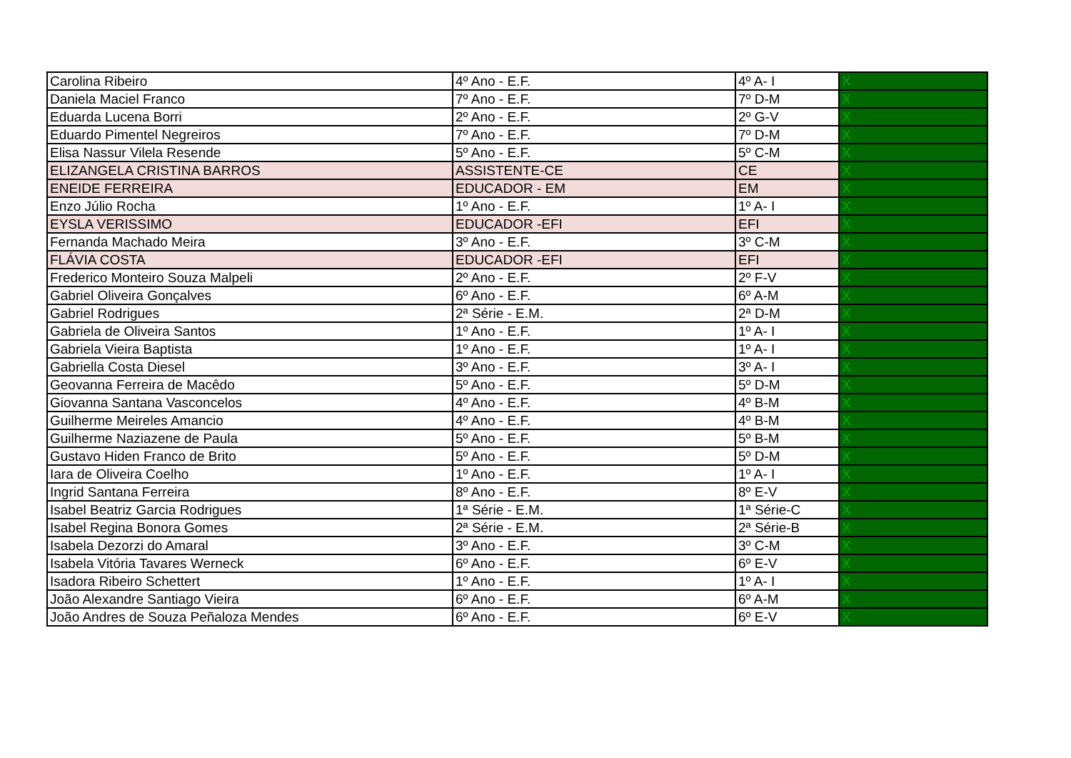| Carolina Ribeiro | 4º Ano - E.F. | 4º A- I | X |
| Daniela Maciel Franco | 7º Ano - E.F. | 7º D-M | X |
| Eduarda Lucena Borri | 2º Ano - E.F. | 2º G-V | X |
| Eduardo Pimentel Negreiros | 7º Ano - E.F. | 7º D-M | X |
| Elisa Nassur Vilela Resende | 5º Ano - E.F. | 5º C-M | X |
| ELIZANGELA CRISTINA BARROS | ASSISTENTE-CE | CE | X |
| ENEIDE FERREIRA | EDUCADOR - EM | EM | X |
| Enzo Júlio Rocha | 1º Ano - E.F. | 1º A- I | X |
| EYSLA VERISSIMO | EDUCADOR -EFI | EFI | X |
| Fernanda Machado Meira | 3º Ano - E.F. | 3º C-M | X |
| FLÁVIA COSTA | EDUCADOR -EFI | EFI | X |
| Frederico Monteiro Souza Malpeli | 2º Ano - E.F. | 2º F-V | X |
| Gabriel Oliveira Gonçalves | 6º Ano - E.F. | 6º A-M | X |
| Gabriel Rodrigues | 2ª Série - E.M. | 2ª D-M | X |
| Gabriela de Oliveira Santos | 1º Ano - E.F. | 1º A- I | X |
| Gabriela Vieira Baptista | 1º Ano - E.F. | 1º A- I | X |
| Gabriella Costa Diesel | 3º Ano - E.F. | 3º A- I | X |
| Geovanna Ferreira de Macêdo | 5º Ano - E.F. | 5º D-M | X |
| Giovanna Santana Vasconcelos | 4º Ano - E.F. | 4º B-M | X |
| Guilherme Meireles Amancio | 4º Ano - E.F. | 4º B-M | X |
| Guilherme Naziazene de Paula | 5º Ano - E.F. | 5º B-M | X |
| Gustavo Hiden Franco de Brito | 5º Ano - E.F. | 5º D-M | X |
| Iara de Oliveira Coelho | 1º Ano - E.F. | 1º A- I | X |
| Ingrid Santana Ferreira | 8º Ano - E.F. | 8º E-V | X |
| Isabel Beatriz Garcia Rodrigues | 1ª Série - E.M. | 1ª Série-C | X |
| Isabel Regina Bonora Gomes | 2ª Série - E.M. | 2ª Série-B | X |
| Isabela Dezorzi do Amaral | 3º Ano - E.F. | 3º C-M | X |
| Isabela Vitória Tavares Werneck | 6º Ano - E.F. | 6º E-V | X |
| Isadora Ribeiro Schettert | 1º Ano - E.F. | 1º A- I | X |
| João Alexandre Santiago Vieira | 6º Ano - E.F. | 6º A-M | X |
| João Andres de Souza Peñaloza Mendes | 6º Ano - E.F. | 6º E-V | X |